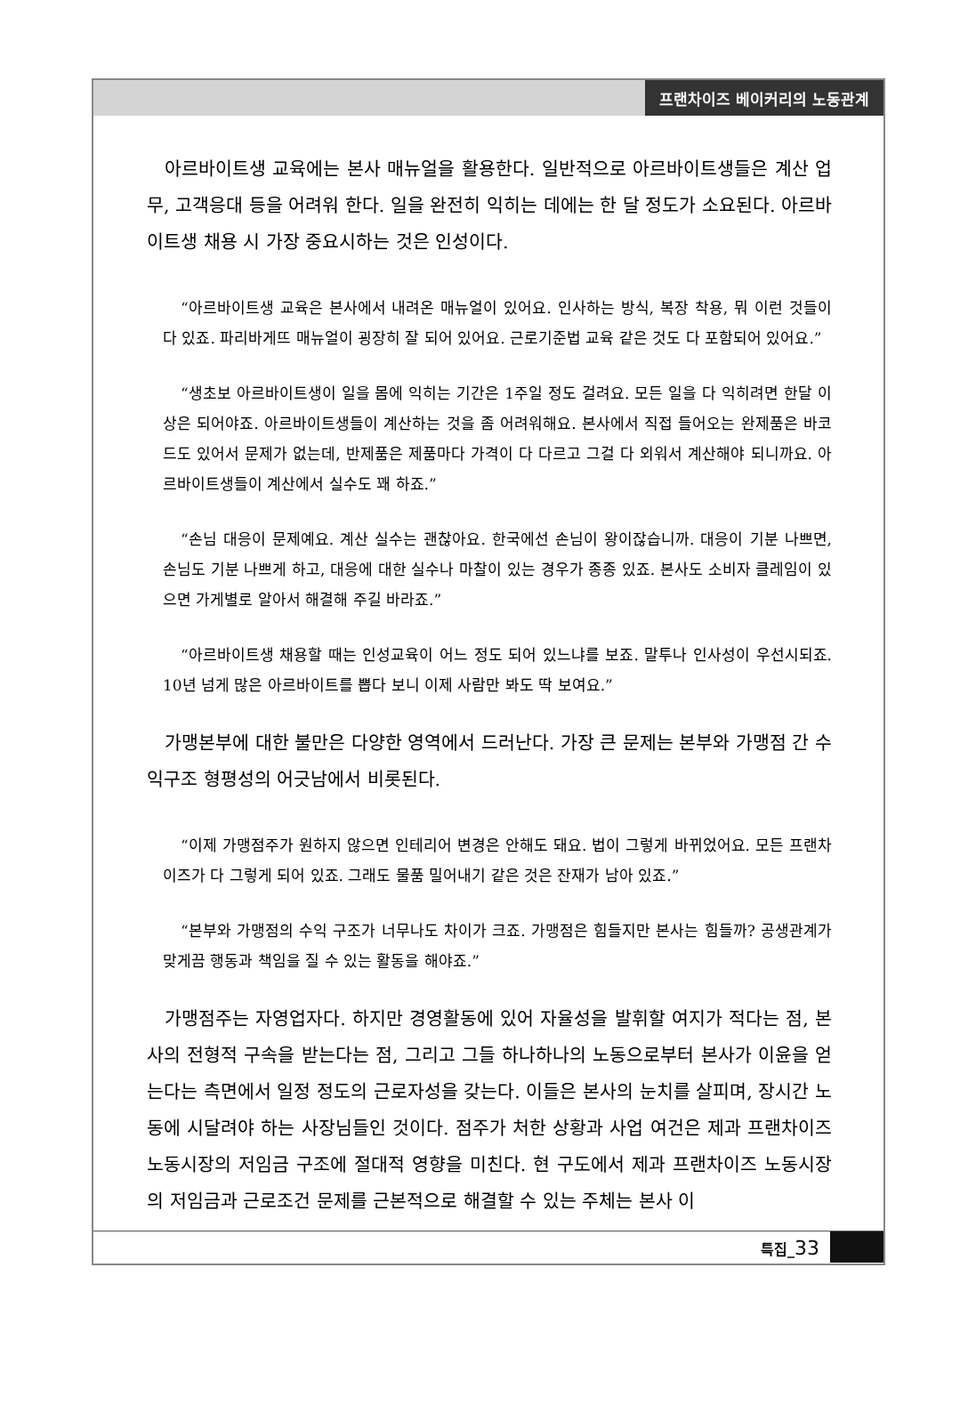프랜차이즈 베이커리의 노동관계
아르바이트생 교육에는 본사 매뉴얼을 활용한다. 일반적으로 아르바이트생들은 계산 업무, 고객응대 등을 어려워 한다. 일을 완전히 익히는 데에는 한 달 정도가 소요된다. 아르바이트생 채용 시 가장 중요시하는 것은 인성이다.
“아르바이트생 교육은 본사에서 내려온 매뉴얼이 있어요. 인사하는 방식, 복장 착용, 뭐 이런 것들이 다 있죠. 파리바게뜨 매뉴얼이 굉장히 잘 되어 있어요. 근로기준법 교육 같은 것도 다 포함되어 있어요.”
“생초보 아르바이트생이 일을 몸에 익히는 기간은 1주일 정도 걸려요. 모든 일을 다 익히려면 한달 이상은 되어야죠. 아르바이트생들이 계산하는 것을 좀 어려워해요. 본사에서 직접 들어오는 완제품은 바코드도 있어서 문제가 없는데, 반제품은 제품마다 가격이 다 다르고 그걸 다 외워서 계산해야 되니까요. 아르바이트생들이 계산에서 실수도 꽤 하죠.”
“손님 대응이 문제예요. 계산 실수는 괜찮아요. 한국에선 손님이 왕이잖습니까. 대응이 기분 나쁘면, 손님도 기분 나쁘게 하고, 대응에 대한 실수나 마찰이 있는 경우가 종종 있죠. 본사도 소비자 클레임이 있으면 가게별로 알아서 해결해 주길 바라죠.”
“아르바이트생 채용할 때는 인성교육이 어느 정도 되어 있느냐를 보죠. 말투나 인사성이 우선시되죠. 10년 넘게 많은 아르바이트를 뽑다 보니 이제 사람만 봐도 딱 보여요.”
가맹본부에 대한 불만은 다양한 영역에서 드러난다. 가장 큰 문제는 본부와 가맹점 간 수익구조 형평성의 어긋남에서 비롯된다.
“이제 가맹점주가 원하지 않으면 인테리어 변경은 안해도 돼요. 법이 그렇게 바뀌었어요. 모든 프랜차이즈가 다 그렇게 되어 있죠. 그래도 물품 밀어내기 같은 것은 잔재가 남아 있죠.”
“본부와 가맹점의 수익 구조가 너무나도 차이가 크죠. 가맹점은 힘들지만 본사는 힘들까? 공생관계가 맞게끔 행동과 책임을 질 수 있는 활동을 해야죠.”
가맹점주는 자영업자다. 하지만 경영활동에 있어 자율성을 발휘할 여지가 적다는 점, 본사의 전형적 구속을 받는다는 점, 그리고 그들 하나하나의 노동으로부터 본사가 이윤을 얻는다는 측면에서 일정 정도의 근로자성을 갖는다. 이들은 본사의 눈치를 살피며, 장시간 노동에 시달려야 하는 사장님들인 것이다. 점주가 처한 상황과 사업 여건은 제과 프랜차이즈 노동시장의 저임금 구조에 절대적 영향을 미친다. 현 구도에서 제과 프랜차이즈 노동시장의 저임금과 근로조건 문제를 근본적으로 해결할 수 있는 주체는 본사 이
특집_33